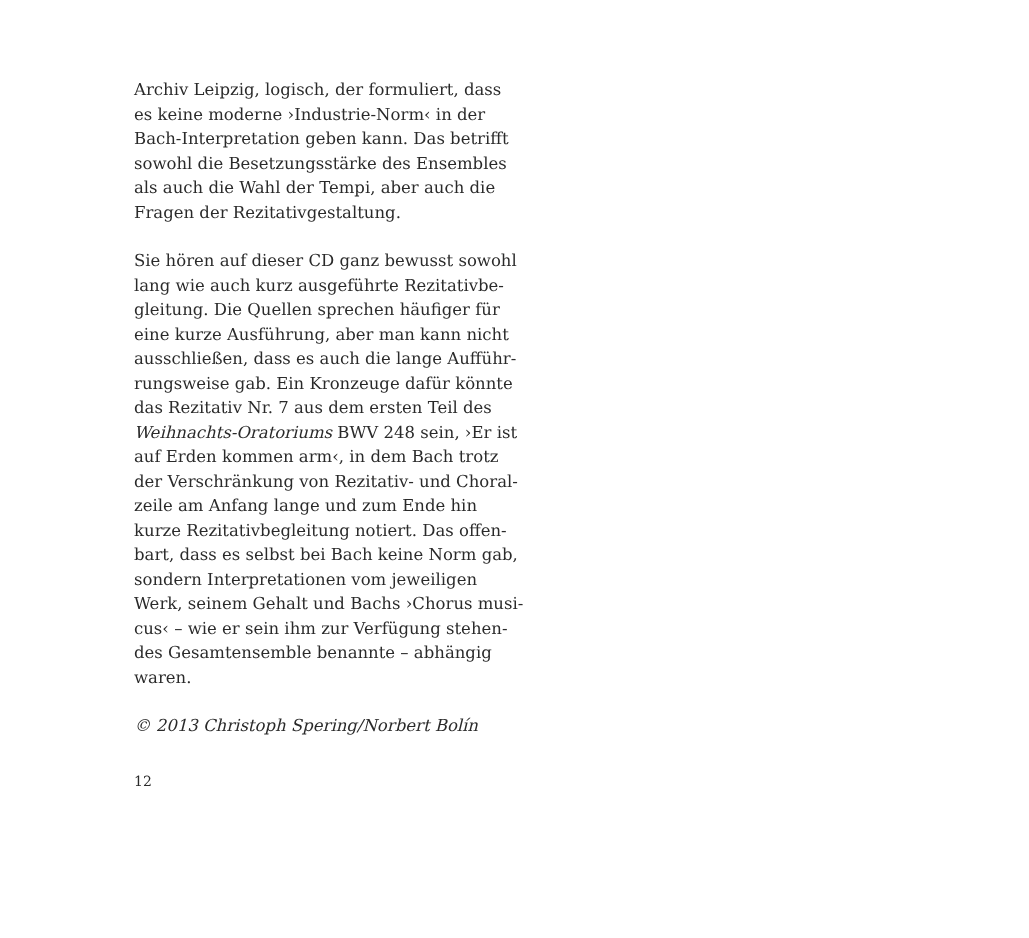Archiv Leipzig, logisch, der formuliert, dass
es keine moderne ›Industrie-Norm‹ in der
Bach-Interpretation geben kann. Das betrifft
sowohl die Besetzungsstärke des Ensembles
als auch die Wahl der Tempi, aber auch die
Fragen der Rezitativgestaltung.
Sie hören auf dieser CD ganz bewusst sowohl
lang wie auch kurz ausgeführte Rezitativbe-
gleitung. Die Quellen sprechen häufiger für
eine kurze Ausführung, aber man kann nicht
ausschließen, dass es auch die lange Aufführ-
rungsweise gab. Ein Kronzeuge dafür könnte
das Rezitativ Nr. 7 aus dem ersten Teil des
Weihnachts-Oratoriums BWV 248 sein, ›Er ist
auf Erden kommen arm‹, in dem Bach trotz
der Verschränkung von Rezitativ- und Choral-
zeile am Anfang lange und zum Ende hin
kurze Rezitativbegleitung notiert. Das offen-
bart, dass es selbst bei Bach keine Norm gab,
sondern Interpretationen vom jeweiligen
Werk, seinem Gehalt und Bachs ›Chorus musi-
cus‹ – wie er sein ihm zur Verfügung stehen-
des Gesamtensemble benannte – abhängig
waren.
© 2013 Christoph Spering/Norbert Bolín
12